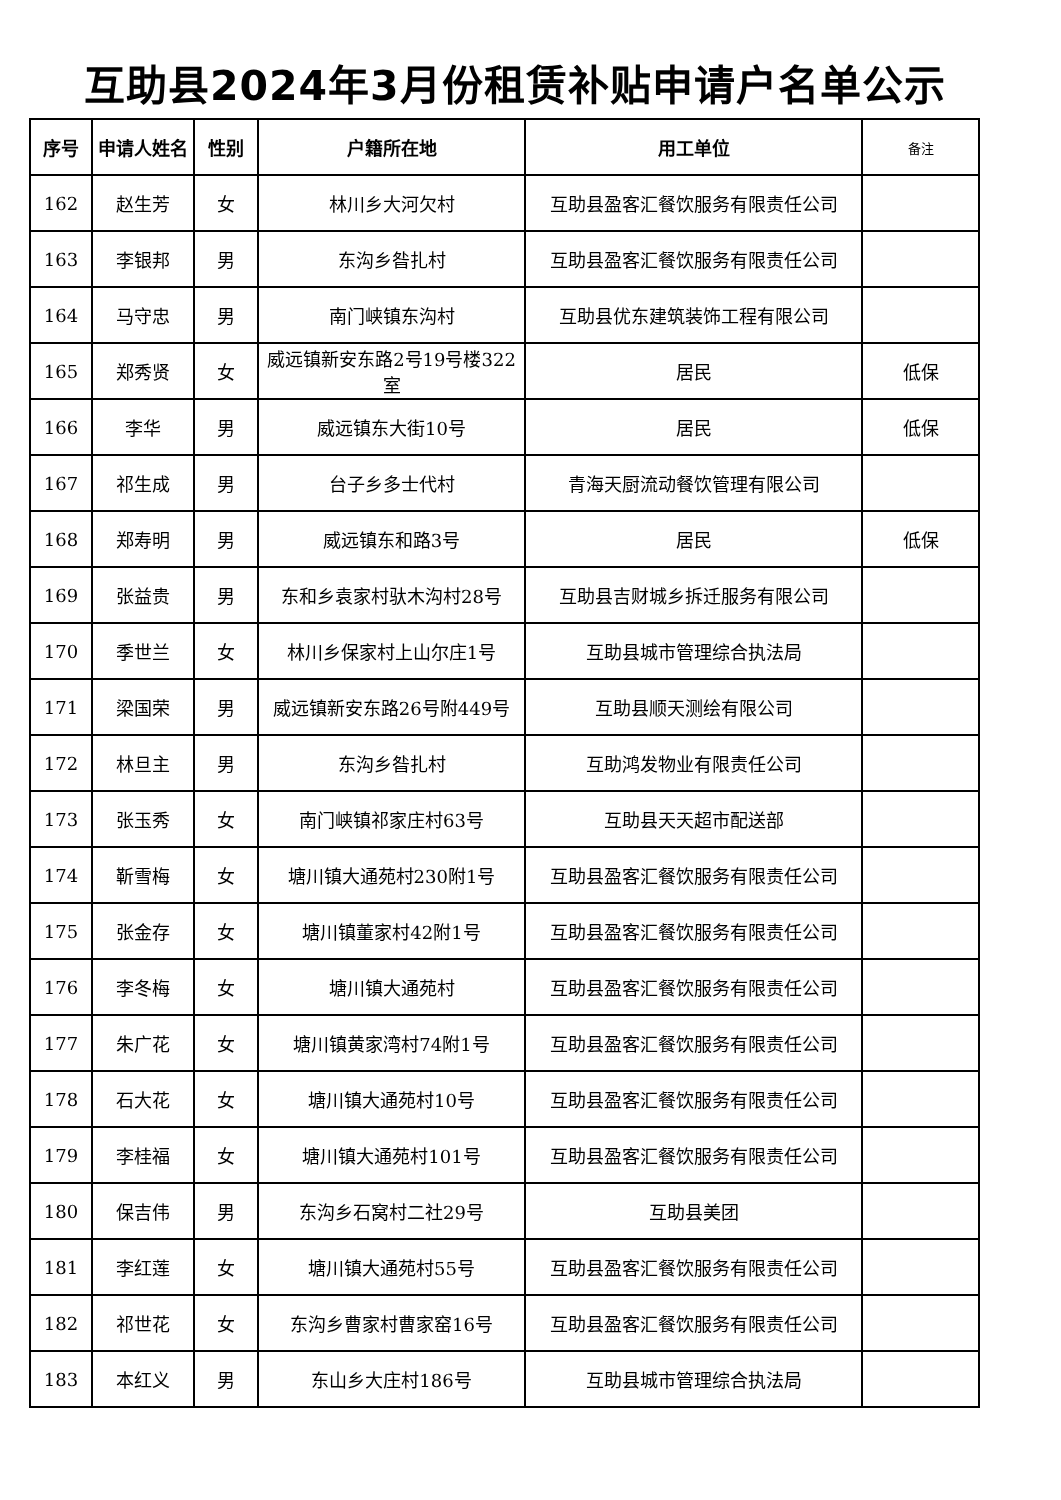互助县2024年3月份租赁补贴申请户名单公示
| 序号 | 申请人姓名 | 性别 | 户籍所在地 | 用工单位 | 备注 |
| --- | --- | --- | --- | --- | --- |
| 162 | 赵生芳 | 女 | 林川乡大河欠村 | 互助县盈客汇餐饮服务有限责任公司 | |
| 163 | 李银邦 | 男 | 东沟乡昝扎村 | 互助县盈客汇餐饮服务有限责任公司 | |
| 164 | 马守忠 | 男 | 南门峡镇东沟村 | 互助县优东建筑装饰工程有限公司 | |
| 165 | 郑秀贤 | 女 | 威远镇新安东路2号19号楼322室 | 居民 | 低保 |
| 166 | 李华 | 男 | 威远镇东大街10号 | 居民 | 低保 |
| 167 | 祁生成 | 男 | 台子乡多士代村 | 青海天厨流动餐饮管理有限公司 | |
| 168 | 郑寿明 | 男 | 威远镇东和路3号 | 居民 | 低保 |
| 169 | 张益贵 | 男 | 东和乡袁家村驮木沟村28号 | 互助县吉财城乡拆迁服务有限公司 | |
| 170 | 季世兰 | 女 | 林川乡保家村上山尔庄1号 | 互助县城市管理综合执法局 | |
| 171 | 梁国荣 | 男 | 威远镇新安东路26号附449号 | 互助县顺天测绘有限公司 | |
| 172 | 林旦主 | 男 | 东沟乡昝扎村 | 互助鸿发物业有限责任公司 | |
| 173 | 张玉秀 | 女 | 南门峡镇祁家庄村63号 | 互助县天天超市配送部 | |
| 174 | 靳雪梅 | 女 | 塘川镇大通苑村230附1号 | 互助县盈客汇餐饮服务有限责任公司 | |
| 175 | 张金存 | 女 | 塘川镇董家村42附1号 | 互助县盈客汇餐饮服务有限责任公司 | |
| 176 | 李冬梅 | 女 | 塘川镇大通苑村 | 互助县盈客汇餐饮服务有限责任公司 | |
| 177 | 朱广花 | 女 | 塘川镇黄家湾村74附1号 | 互助县盈客汇餐饮服务有限责任公司 | |
| 178 | 石大花 | 女 | 塘川镇大通苑村10号 | 互助县盈客汇餐饮服务有限责任公司 | |
| 179 | 李桂福 | 女 | 塘川镇大通苑村101号 | 互助县盈客汇餐饮服务有限责任公司 | |
| 180 | 保吉伟 | 男 | 东沟乡石窝村二社29号 | 互助县美团 | |
| 181 | 李红莲 | 女 | 塘川镇大通苑村55号 | 互助县盈客汇餐饮服务有限责任公司 | |
| 182 | 祁世花 | 女 | 东沟乡曹家村曹家窑16号 | 互助县盈客汇餐饮服务有限责任公司 | |
| 183 | 本红义 | 男 | 东山乡大庄村186号 | 互助县城市管理综合执法局 | |